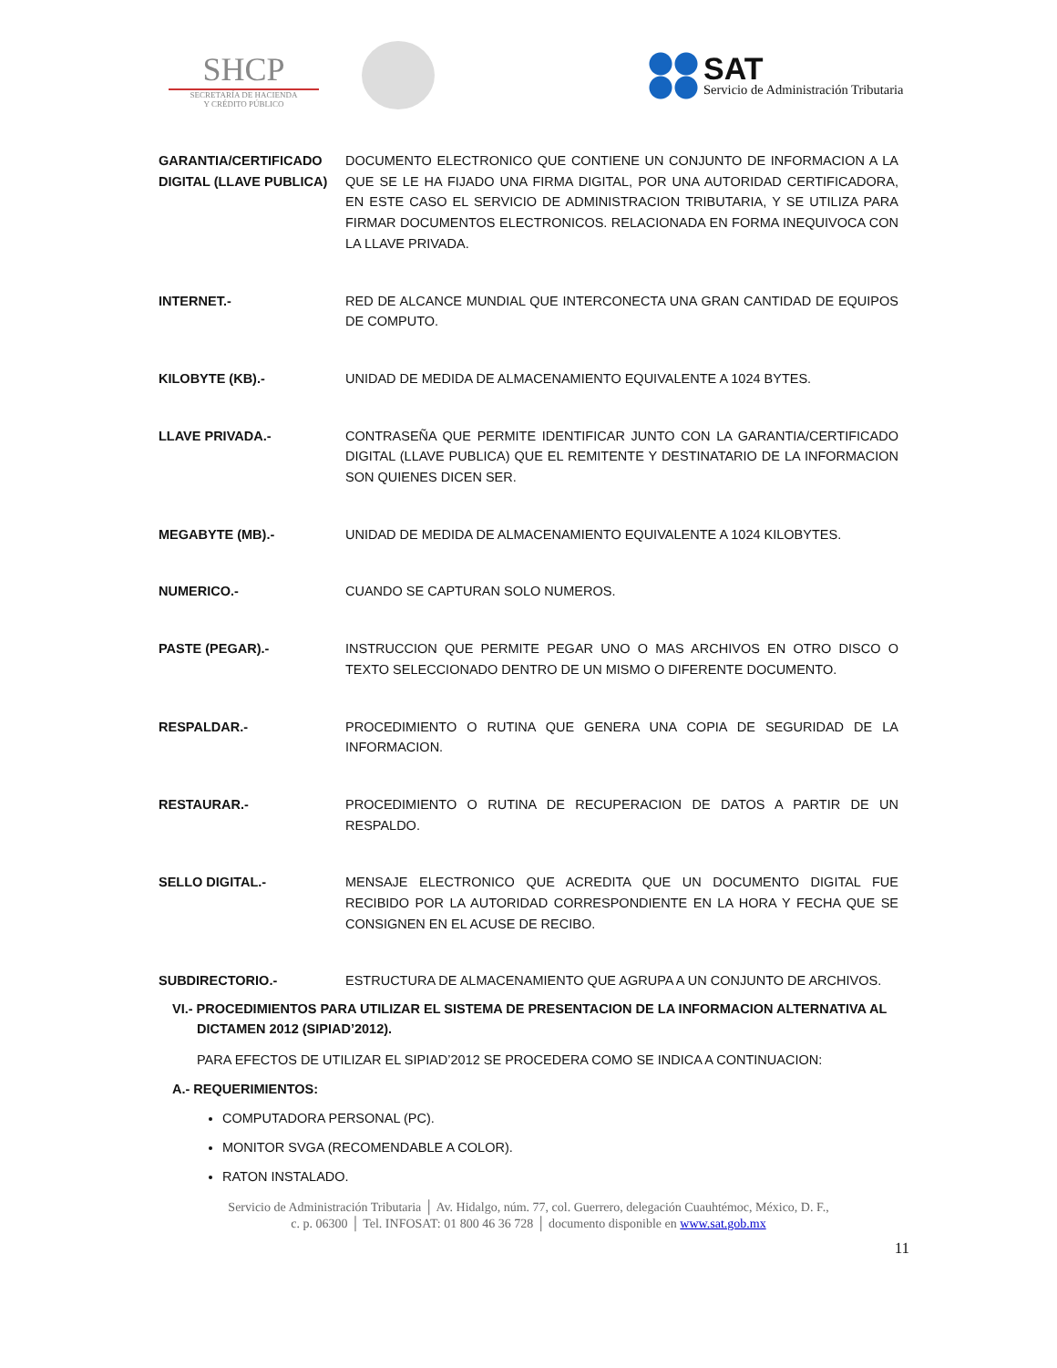SHCP
SECRETARÍA DE HACIENDA
Y CRÉDITO PÚBLICO
SAT Servicio de Administración Tributaria
GARANTIA/CERTIFICADO DIGITAL (LLAVE PUBLICA)
DOCUMENTO ELECTRONICO QUE CONTIENE UN CONJUNTO DE INFORMACION A LA QUE SE LE HA FIJADO UNA FIRMA DIGITAL, POR UNA AUTORIDAD CERTIFICADORA, EN ESTE CASO EL SERVICIO DE ADMINISTRACION TRIBUTARIA, Y SE UTILIZA PARA FIRMAR DOCUMENTOS ELECTRONICOS. RELACIONADA EN FORMA INEQUIVOCA CON LA LLAVE PRIVADA.
INTERNET.- RED DE ALCANCE MUNDIAL QUE INTERCONECTA UNA GRAN CANTIDAD DE EQUIPOS DE COMPUTO.
KILOBYTE (KB).- UNIDAD DE MEDIDA DE ALMACENAMIENTO EQUIVALENTE A 1024 BYTES.
LLAVE PRIVADA.- CONTRASEÑA QUE PERMITE IDENTIFICAR JUNTO CON LA GARANTIA/CERTIFICADO DIGITAL (LLAVE PUBLICA) QUE EL REMITENTE Y DESTINATARIO DE LA INFORMACION SON QUIENES DICEN SER.
MEGABYTE (MB).- UNIDAD DE MEDIDA DE ALMACENAMIENTO EQUIVALENTE A 1024 KILOBYTES.
NUMERICO.- CUANDO SE CAPTURAN SOLO NUMEROS.
PASTE (PEGAR).- INSTRUCCION QUE PERMITE PEGAR UNO O MAS ARCHIVOS EN OTRO DISCO O TEXTO SELECCIONADO DENTRO DE UN MISMO O DIFERENTE DOCUMENTO.
RESPALDAR.- PROCEDIMIENTO O RUTINA QUE GENERA UNA COPIA DE SEGURIDAD DE LA INFORMACION.
RESTAURAR.- PROCEDIMIENTO O RUTINA DE RECUPERACION DE DATOS A PARTIR DE UN RESPALDO.
SELLO DIGITAL.- MENSAJE ELECTRONICO QUE ACREDITA QUE UN DOCUMENTO DIGITAL FUE RECIBIDO POR LA AUTORIDAD CORRESPONDIENTE EN LA HORA Y FECHA QUE SE CONSIGNEN EN EL ACUSE DE RECIBO.
SUBDIRECTORIO.- ESTRUCTURA DE ALMACENAMIENTO QUE AGRUPA A UN CONJUNTO DE ARCHIVOS.
VI.- PROCEDIMIENTOS PARA UTILIZAR EL SISTEMA DE PRESENTACION DE LA INFORMACION ALTERNATIVA AL DICTAMEN 2012 (SIPIAD’2012).
PARA EFECTOS DE UTILIZAR EL SIPIAD’2012 SE PROCEDERA COMO SE INDICA A CONTINUACION:
A.- REQUERIMIENTOS:
COMPUTADORA PERSONAL (PC).
MONITOR SVGA (RECOMENDABLE A COLOR).
RATON INSTALADO.
Servicio de Administración Tributaria │ Av. Hidalgo, núm. 77, col. Guerrero, delegación Cuauhtémoc, México, D. F.,
c. p. 06300 │ Tel. INFOSAT: 01 800 46 36 728 │ documento disponible en www.sat.gob.mx
11